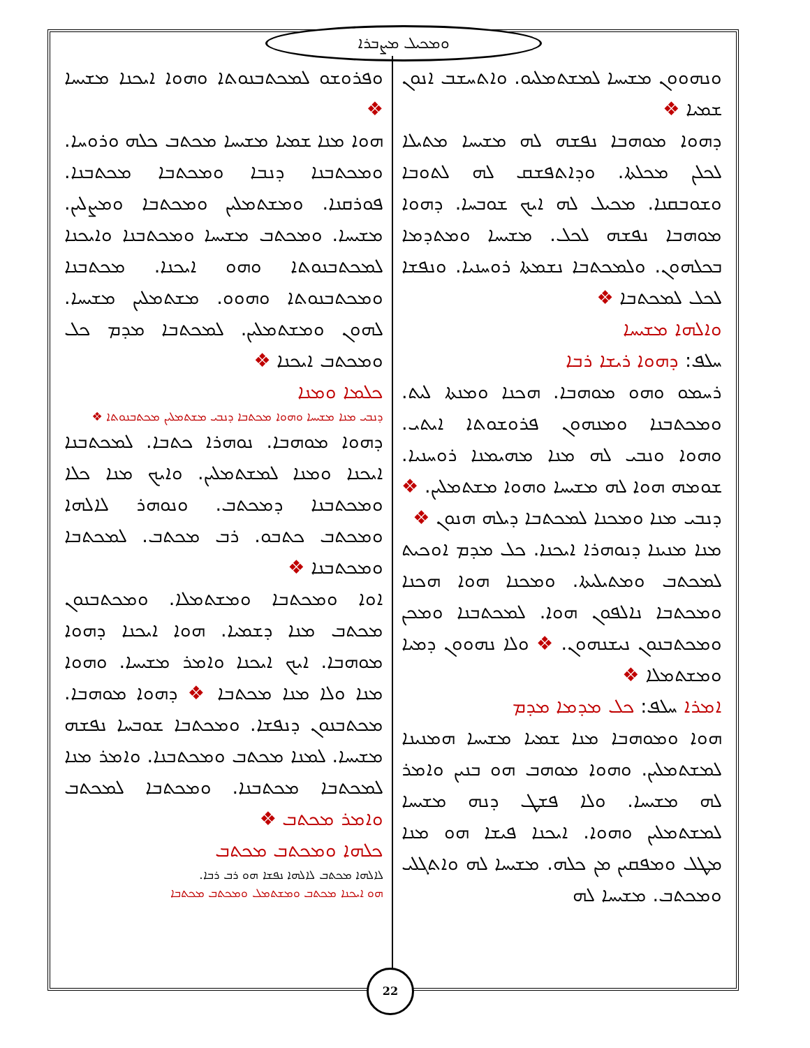ܘܡܟܝܠ ܡܨܒܪܐ
ܘܢܗܘܘܢ ܡܫܝܚܐ ܠܡܫܬܡܠܝܘ. ܘܐܬܚܫܒ ܐܢܘܢ ܫܡܝܐ ❖
ܕܗܘܐ ܡܘܗܒܐ ܢܦܫܗ ܠܗ ܡܫܝܚܐ ܡܬܝܠܐ ܠܟܠܢ ܡܟܠܬܐ. ܘܕܐܬܦܫܩ ܠܗ ܠܬܘܒܐ ܘܫܘܒܩܢܐ. ܡܟܝܠ ܠܗ ܐܝܟ ܫܘܒܚܐ. ܕܗܘܐ ܡܘܗܒܐ ܢܦܫܗ ܠܟܠ. ܡܫܝܚܐ ܘܡܬܕܡܐ ܒܟܠܗܘܢ. ܘܠܡܟܬܒܐ ܢܫܡܬܐ ܪܘܚܢܝܐ. ܘܢܦܫܐ ܠܟܠ ܠܡܟܬܒܐ ❖
ܘܐܠܗܐ ܡܫܝܚܐ
ܚܠܦ: ܕܗܘܐ ܪܝܫܐ ܪܒܐ
ܪܚܡܘ ܘܗܘ ܡܘܗܒܐ. ܗܟܢܐ ܘܡܢܬܐ ܠܝܬ. ܘܡܟܬܒܢܐ ܘܡܢܗܘܢ ܦܪܘܫܘܬܐ ܐܝܬܝ. ܘܗܘܐ ܘܢܒܝ ܠܗ ܡܢܐ ܡܗܝܡܢܐ ܪܘܚܢܝܐ. ܫܘܡܗ ܗܘܐ ܠܗ ܡܫܝܚܐ ܘܗܘܐ ܡܫܬܡܠܝܢ. ❖ ܕܢܒܝ ܡܢܐ ܘܡܟܢܐ ܠܡܟܬܒܐ ܕܝܠܗ ܗܢܘܢ ❖
ܡܢܐ ܡܢܝܢܐ ܕܢܘܗܪܐ ܐܝܟܢܐ. ܟܠ ܡܕܡ ܐܘܟܝܬ ܠܡܟܬܒ ܘܡܬܝܠܝܬܐ. ܘܡܟܢܐ ܗܘܐ ܗܟܢܐ ܘܡܟܬܒܐ ܢܐܠܦܘܢ ܗܘܐ. ܠܡܟܬܒܢܐ ܘܡܟܢ ܘܡܟܬܒܢܘܢ ܢܝܫܢܗܘܢ. ❖ ܘܠܐ ܢܗܘܘܢ ܕܡܝܐ ܘܡܫܬܡܠܐ ❖
ܐܡܪܐ ܚܠܦ: ܟܠ ܡܕܡܐ ܡܕܡ
ܗܘܐ ܘܡܘܗܒܐ ܡܢܐ ܫܡܝܐ ܡܫܝܚܐ ܗܡܢܝܢܐ ܠܡܫܬܡܠܝܢ. ܘܗܘܐ ܡܘܗܒ ܗܘ ܒܢܝܢ ܘܐܡܪ ܠܗ ܡܫܝܚܐ. ܘܠܐ ܦܫܛ ܕܢܗ ܡܫܝܚܐ ܠܡܫܬܡܠܝܢ ܘܗܘܐ. ܐܝܟܢܐ ܦܝܫܐ ܗܘ ܡܢܐ ܡܛܠ ܘܡܦܩܝܢ ܡܢ ܟܠܗ. ܡܫܝܚܐ ܠܗ ܘܐܬܓܠܝ ܘܡܟܬܒ. ܡܫܝܚܐ ܠܗ
ܘܦܪܘܫܘ ܠܡܟܬܒܢܘܬܐ ܘܗܘܐ ܐܝܟܢܐ ܡܫܝܚܐ ❖
ܗܘܐ ܡܢܐ ܫܡܝܐ ܡܫܝܚܐ ܡܟܬܒ ܟܠܗ ܘܪܘܚܐ. ܘܡܟܬܒܢܐ ܕܢܒܐ ܘܡܟܬܒܐ ܡܟܬܒܢܐ. ܦܘܪܩܢܐ. ܘܡܫܬܡܠܝܢ ܘܡܟܬܒܐ ܘܡܨܠܝܢ. ܡܫܝܚܐ. ܘܡܟܬܒ ܡܫܝܚܐ ܘܡܟܬܒܢܐ ܘܐܝܟܢܐ ܠܡܟܬܒܢܘܬܐ ܘܗܘ ܐܝܟܢܐ. ܡܟܬܒܢܐ ܘܡܟܬܒܢܘܬܐ ܘܗܘܘ. ܡܫܬܡܠܝܢ ܡܫܝܚܐ. ܠܗܘܢ ܘܡܫܬܡܠܝܢ. ܠܡܟܬܒܐ ܡܕܡ ܟܠ ܘܡܟܬܒ ܐܝܟܢܐ ❖
ܟܠܡܐ ܘܡܢܐ
ܕܢܒܝ ܡܢܐ ܡܫܝܚܐ ܘܗܘܐ ܡܟܬܒܐ ܕܢܒܝ ܡܫܬܡܠܝܢ ܡܟܬܒܢܘܬܐ ❖
ܕܗܘܐ ܡܘܗܒܐ. ܢܘܗܪܐ ܟܬܒܐ. ܠܡܟܬܒܢܐ ܐܝܟܢܐ ܘܡܢܐ ܠܡܫܬܡܠܝܢ. ܘܐܝܟ ܡܢܐ ܟܠܐ ܘܡܟܬܒܢܐ ܕܡܟܬܒ. ܘܢܘܗܪ ܠܐܠܗܐ ܘܡܟܬܒ ܟܬܒܘ. ܪܒ ܡܟܬܒ. ܠܡܟܬܒܐ ܘܡܟܬܒܢܐ ❖
ܐܘܐ ܘܡܟܬܒܐ ܘܡܫܬܡܠܐ. ܘܡܟܬܒܢܘܢ ܡܟܬܒ ܡܢܐ ܕܫܡܝܐ. ܗܘܐ ܐܝܟܢܐ ܕܗܘܐ ܡܘܗܒܐ. ܐܝܟ ܐܝܟܢܐ ܘܐܡܪ ܡܫܝܚܐ. ܘܗܘܐ ܡܢܐ ܘܠܐ ܡܢܐ ܡܟܬܒܐ ❖ ܕܗܘܐ ܡܘܗܒܐ. ܡܟܬܒܢܘܢ ܕܢܦܫܐ. ܘܡܟܬܒܐ ܫܘܒܚܐ ܢܦܫܗ ܡܫܝܚܐ. ܠܡܢܐ ܡܟܬܒ ܘܡܟܬܒܢܐ. ܘܐܡܪ ܡܢܐ ܠܡܟܬܒܐ ܡܟܬܒܢܐ. ܘܡܟܬܒܐ ܠܡܟܬܒ ܘܐܡܪ ܡܟܬܒ ❖
ܟܠܗܐ ܘܡܟܬܒ ܡܟܬܒ
ܠܐܠܗܐ ܡܟܬܒ ܠܐܠܗܐ ܢܦܫܐ ܗܘ ܪܒ ܪܒܐ.
ܗܘ ܐܝܟܢܐ ܡܟܬܒ ܘܡܫܬܡܠ ܘܡܟܬܒ ܡܟܬܒܐ
22